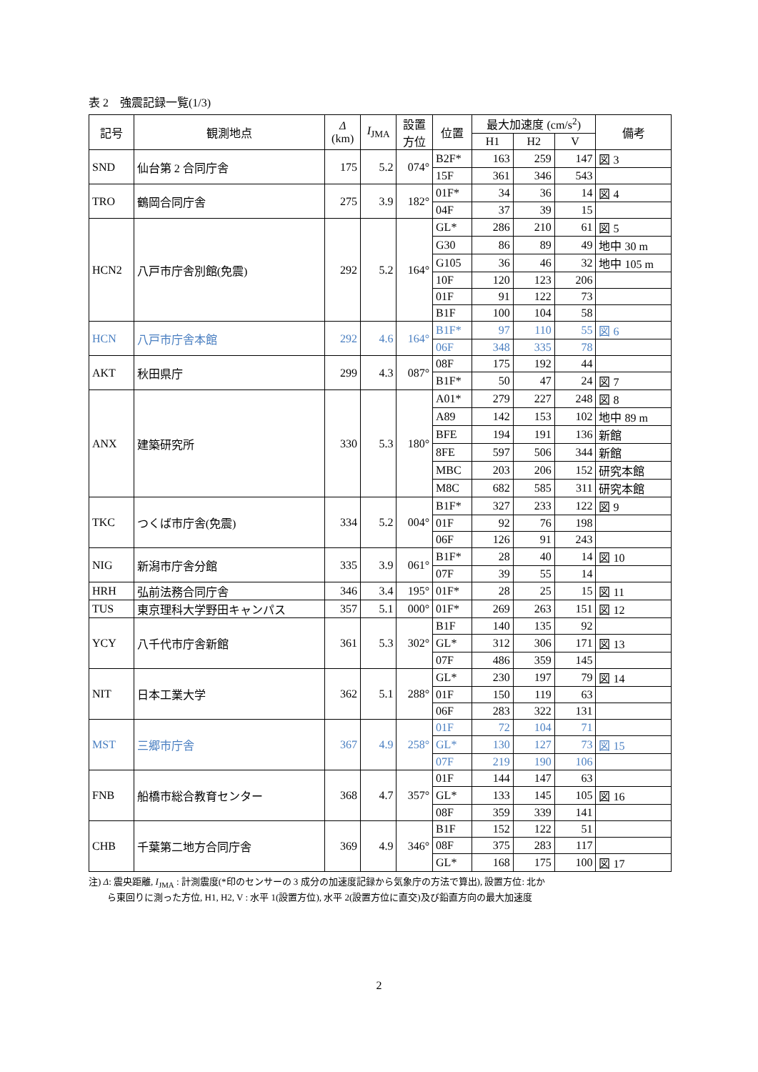表 2　強震記録一覧(1/3)
| 記号 | 観測地点 | Δ (km) | I<sub>JMA</sub> | 設置 方位 | 位置 | 最大加速度 (cm/s<sup>2</sup>) | | | 備考 |
| --- | --- | --- | --- | --- | --- | --- | --- | --- | --- |
| | | | | | | H1 | H2 | V | |
| SND | 仙台第 2 合同庁舎 | 175 | 5.2 | 074° | B2F* | 163 | 259 | 147 | 図 3 |
| | | | | | 15F | 361 | 346 | 543 | |
| TRO | 鶴岡合同庁舎 | 275 | 3.9 | 182° | 01F* | 34 | 36 | 14 | 図 4 |
| | | | | | 04F | 37 | 39 | 15 | |
| HCN2 | 八戸市庁舎別館(免震) | 292 | 5.2 | 164° | GL* | 286 | 210 | 61 | 図 5 |
| | | | | | G30 | 86 | 89 | 49 | 地中 30 m |
| | | | | | G105 | 36 | 46 | 32 | 地中 105 m |
| | | | | | 10F | 120 | 123 | 206 | |
| | | | | | 01F | 91 | 122 | 73 | |
| | | | | | B1F | 100 | 104 | 58 | |
| HCN | 八戸市庁舎本館 | 292 | 4.6 | 164° | B1F* | 97 | 110 | 55 | 図 6 |
| | | | | | 06F | 348 | 335 | 78 | |
| AKT | 秋田県庁 | 299 | 4.3 | 087° | 08F | 175 | 192 | 44 | |
| | | | | | B1F* | 50 | 47 | 24 | 図 7 |
| ANX | 建築研究所 | 330 | 5.3 | 180° | A01* | 279 | 227 | 248 | 図 8 |
| | | | | | A89 | 142 | 153 | 102 | 地中 89 m |
| | | | | | BFE | 194 | 191 | 136 | 新館 |
| | | | | | 8FE | 597 | 506 | 344 | 新館 |
| | | | | | MBC | 203 | 206 | 152 | 研究本館 |
| | | | | | M8C | 682 | 585 | 311 | 研究本館 |
| TKC | つくば市庁舎(免震) | 334 | 5.2 | 004° | B1F* | 327 | 233 | 122 | 図 9 |
| | | | | | 01F | 92 | 76 | 198 | |
| | | | | | 06F | 126 | 91 | 243 | |
| NIG | 新潟市庁舎分館 | 335 | 3.9 | 061° | B1F* | 28 | 40 | 14 | 図 10 |
| | | | | | 07F | 39 | 55 | 14 | |
| HRH | 弘前法務合同庁舎 | 346 | 3.4 | 195° | 01F* | 28 | 25 | 15 | 図 11 |
| TUS | 東京理科大学野田キャンパス | 357 | 5.1 | 000° | 01F* | 269 | 263 | 151 | 図 12 |
| YCY | 八千代市庁舎新館 | 361 | 5.3 | 302° | B1F | 140 | 135 | 92 | |
| | | | | | GL* | 312 | 306 | 171 | 図 13 |
| | | | | | 07F | 486 | 359 | 145 | |
| NIT | 日本工業大学 | 362 | 5.1 | 288° | GL* | 230 | 197 | 79 | 図 14 |
| | | | | | 01F | 150 | 119 | 63 | |
| | | | | | 06F | 283 | 322 | 131 | |
| MST | 三郷市庁舎 | 367 | 4.9 | 258° | 01F | 72 | 104 | 71 | |
| | | | | | GL* | 130 | 127 | 73 | 図 15 |
| | | | | | 07F | 219 | 190 | 106 | |
| FNB | 船橋市総合教育センター | 368 | 4.7 | 357° | 01F | 144 | 147 | 63 | |
| | | | | | GL* | 133 | 145 | 105 | 図 16 |
| | | | | | 08F | 359 | 339 | 141 | |
| CHB | 千葉第二地方合同庁舎 | 369 | 4.9 | 346° | B1F | 152 | 122 | 51 | |
| | | | | | 08F | 375 | 283 | 117 | |
| | | | | | GL* | 168 | 175 | 100 | 図 17 |
注) Δ: 震央距離, I<sub>JMA</sub> : 計測震度(*印のセンサーの 3 成分の加速度記録から気象庁の方法で算出), 設置方位: 北か
ら東回りに測った方位, H1, H2, V : 水平 1(設置方位), 水平 2(設置方位に直交)及び鉛直方向の最大加速度
2